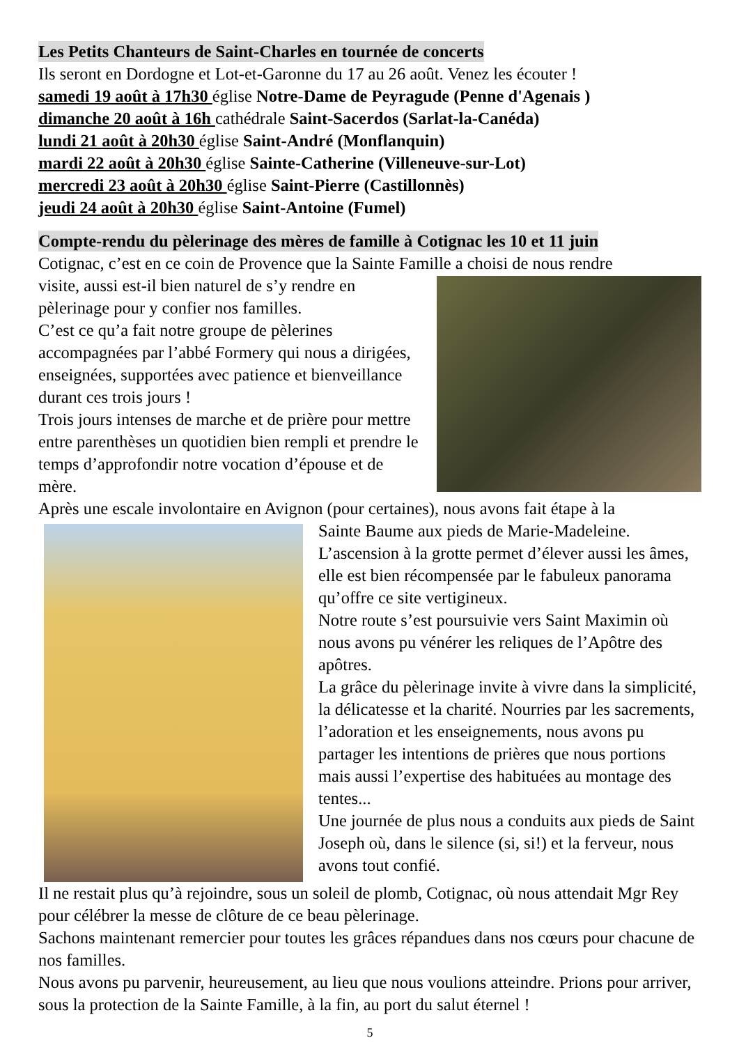Les Petits Chanteurs de Saint-Charles en tournée de concerts
Ils seront en Dordogne et Lot-et-Garonne du 17 au 26 août. Venez les écouter !
samedi 19 août à 17h30 église Notre-Dame de Peyragude (Penne d'Agenais )
dimanche 20 août à 16h cathédrale Saint-Sacerdos (Sarlat-la-Canéda)
lundi 21 août à 20h30 église Saint-André (Monflanquin)
mardi 22 août à 20h30 église Sainte-Catherine (Villeneuve-sur-Lot)
mercredi 23 août à 20h30 église Saint-Pierre (Castillonnès)
jeudi 24 août à 20h30 église Saint-Antoine (Fumel)
Compte-rendu du pèlerinage des mères de famille à Cotignac les 10 et 11 juin
Cotignac, c’est en ce coin de Provence que la Sainte Famille a choisi de nous rendre
visite, aussi est-il bien naturel de s’y rendre en pèlerinage pour y confier nos familles.
C’est ce qu’a fait notre groupe de pèlerines accompagnées par l’abbé Formery qui nous a dirigées, enseignées, supportées avec patience et bienveillance durant ces trois jours !
Trois jours intenses de marche et de prière pour mettre entre parenthèses un quotidien bien rempli et prendre le temps d’approfondir notre vocation d’épouse et de mère.
Après une escale involontaire en Avignon (pour certaines), nous avons fait étape à la
Sainte Baume aux pieds de Marie-Madeleine.
L’ascension à la grotte permet d’élever aussi les âmes, elle est bien récompensée par le fabuleux panorama qu’offre ce site vertigineux.
Notre route s’est poursuivie vers Saint Maximin où nous avons pu vénérer les reliques de l’Apôtre des apôtres.
La grâce du pèlerinage invite à vivre dans la simplicité, la délicatesse et la charité. Nourries par les sacrements, l’adoration et les enseignements, nous avons pu partager les intentions de prières que nous portions mais aussi l’expertise des habituées au montage des tentes...
Une journée de plus nous a conduits aux pieds de Saint Joseph où, dans le silence (si, si!) et la ferveur, nous avons tout confié.
Il ne restait plus qu’à rejoindre, sous un soleil de plomb, Cotignac, où nous attendait Mgr Rey pour célébrer la messe de clôture de ce beau pèlerinage.
Sachons maintenant remercier pour toutes les grâces répandues dans nos cœurs pour chacune de nos familles.
Nous avons pu parvenir, heureusement, au lieu que nous voulions atteindre. Prions pour arriver, sous la protection de la Sainte Famille, à la fin, au port du salut éternel !
5